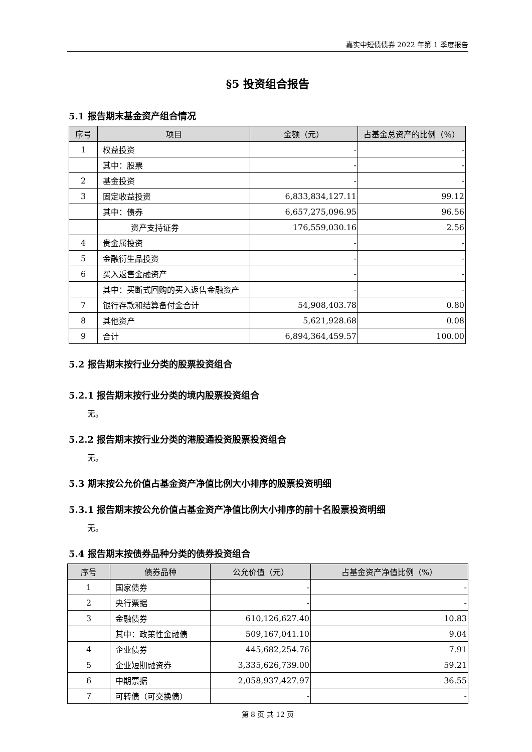嘉实中短债债券 2022 年第 1 季度报告
§5 投资组合报告
5.1 报告期末基金资产组合情况
| 序号 | 项目 | 金额（元） | 占基金总资产的比例（%） |
| --- | --- | --- | --- |
| 1 | 权益投资 | - | - |
| | 其中：股票 | - | - |
| 2 | 基金投资 | - | - |
| 3 | 固定收益投资 | 6,833,834,127.11 | 99.12 |
| | 其中：债券 | 6,657,275,096.95 | 96.56 |
| | 资产支持证券 | 176,559,030.16 | 2.56 |
| 4 | 贵金属投资 | - | - |
| 5 | 金融衍生品投资 | - | - |
| 6 | 买入返售金融资产 | - | - |
| | 其中：买断式回购的买入返售金融资产 | - | - |
| 7 | 银行存款和结算备付金合计 | 54,908,403.78 | 0.80 |
| 8 | 其他资产 | 5,621,928.68 | 0.08 |
| 9 | 合计 | 6,894,364,459.57 | 100.00 |
5.2 报告期末按行业分类的股票投资组合
5.2.1 报告期末按行业分类的境内股票投资组合
无。
5.2.2 报告期末按行业分类的港股通投资股票投资组合
无。
5.3 期末按公允价值占基金资产净值比例大小排序的股票投资明细
5.3.1 报告期末按公允价值占基金资产净值比例大小排序的前十名股票投资明细
无。
5.4 报告期末按债券品种分类的债券投资组合
| 序号 | 债券品种 | 公允价值（元） | 占基金资产净值比例（%） |
| --- | --- | --- | --- |
| 1 | 国家债券 | - | - |
| 2 | 央行票据 | - | - |
| 3 | 金融债券 | 610,126,627.40 | 10.83 |
| | 其中：政策性金融债 | 509,167,041.10 | 9.04 |
| 4 | 企业债券 | 445,682,254.76 | 7.91 |
| 5 | 企业短期融资券 | 3,335,626,739.00 | 59.21 |
| 6 | 中期票据 | 2,058,937,427.97 | 36.55 |
| 7 | 可转债（可交换债） | - | - |
第 8 页 共 12 页